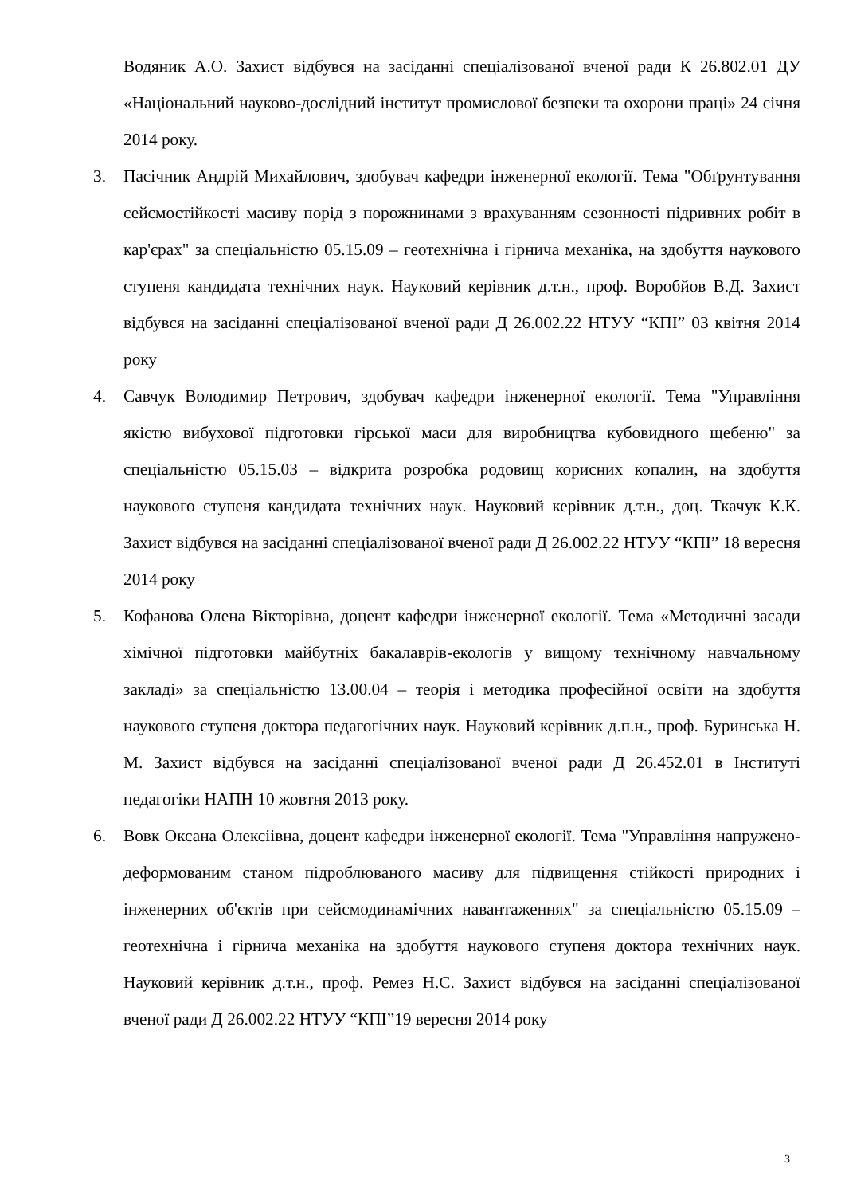Водяник А.О. Захист відбувся на засіданні спеціалізованої вченої ради К 26.802.01 ДУ «Національний науково-дослідний інститут промислової безпеки та охорони праці» 24 січня 2014 року.
3. Пасічник Андрій Михайлович, здобувач кафедри інженерної екології. Тема "Обґрунтування сейсмостійкості масиву порід з порожнинами з врахуванням сезонності підривних робіт в кар'єрах" за спеціальністю 05.15.09 – геотехнічна і гірнича механіка, на здобуття наукового ступеня кандидата технічних наук. Науковий керівник д.т.н., проф. Воробйов В.Д. Захист відбувся на засіданні спеціалізованої вченої ради Д 26.002.22 НТУУ “КПІ” 03 квітня 2014 року
4. Савчук Володимир Петрович, здобувач кафедри інженерної екології. Тема "Управління якістю вибухової підготовки гірської маси для виробництва кубовидного щебеню" за спеціальністю 05.15.03 – відкрита розробка родовищ корисних копалин, на здобуття наукового ступеня кандидата технічних наук. Науковий керівник д.т.н., доц. Ткачук К.К. Захист відбувся на засіданні спеціалізованої вченої ради Д 26.002.22 НТУУ “КПІ” 18 вересня 2014 року
5. Кофанова Олена Вікторівна, доцент кафедри інженерної екології. Тема «Методичні засади хімічної підготовки майбутніх бакалаврів-екологів у вищому технічному навчальному закладі» за спеціальністю 13.00.04 – теорія і методика професійної освіти на здобуття наукового ступеня доктора педагогічних наук. Науковий керівник д.п.н., проф. Буринська Н. М. Захист відбувся на засіданні спеціалізованої вченої ради Д 26.452.01 в Інституті педагогіки НАПН 10 жовтня 2013 року.
6. Вовк Оксана Олексіівна, доцент кафедри інженерної екології. Тема "Управління напружено-деформованим станом підроблюваного масиву для підвищення стійкості природних і інженерних об'єктів при сейсмодинамічних навантаженнях" за спеціальністю 05.15.09 – геотехнічна і гірнича механіка на здобуття наукового ступеня доктора технічних наук. Науковий керівник д.т.н., проф. Ремез Н.С. Захист відбувся на засіданні спеціалізованої вченої ради Д 26.002.22 НТУУ “КПІ”19 вересня 2014 року
3